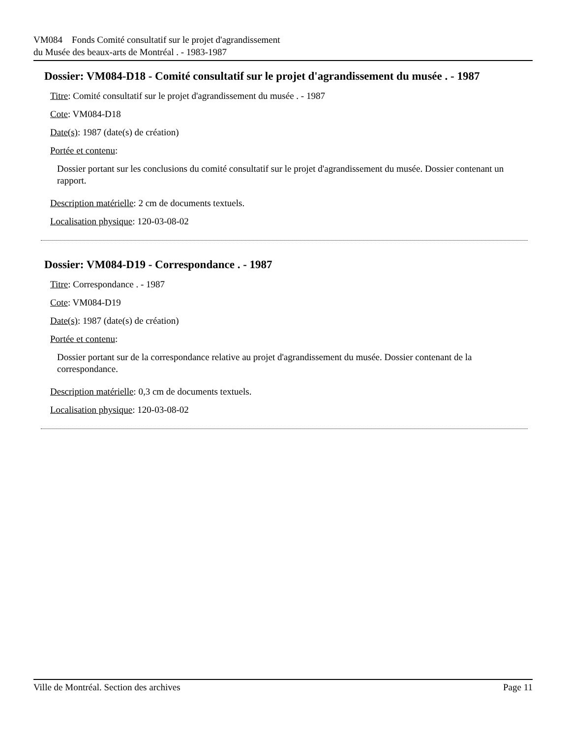VM084 Fonds Comité consultatif sur le projet d'agrandissement
du Musée des beaux-arts de Montréal . - 1983-1987
Dossier: VM084-D18 - Comité consultatif sur le projet d'agrandissement du musée . - 1987
Titre: Comité consultatif sur le projet d'agrandissement du musée . - 1987
Cote: VM084-D18
Date(s): 1987 (date(s) de création)
Portée et contenu:
Dossier portant sur les conclusions du comité consultatif sur le projet d'agrandissement du musée. Dossier contenant un rapport.
Description matérielle: 2 cm de documents textuels.
Localisation physique: 120-03-08-02
Dossier: VM084-D19 - Correspondance . - 1987
Titre: Correspondance . - 1987
Cote: VM084-D19
Date(s): 1987 (date(s) de création)
Portée et contenu:
Dossier portant sur de la correspondance relative au projet d'agrandissement du musée. Dossier contenant de la correspondance.
Description matérielle: 0,3 cm de documents textuels.
Localisation physique: 120-03-08-02
Ville de Montréal. Section des archives Page 11